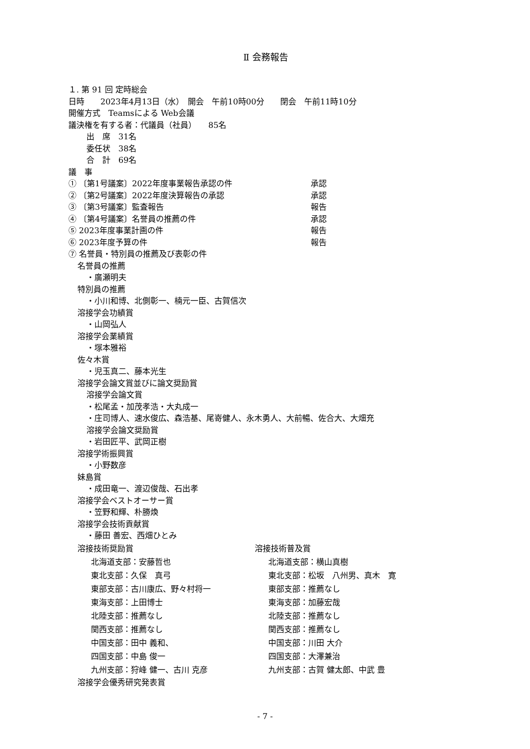Ⅱ 会務報告
１. 第 91 回 定時総会
日時　　2023年4月13日（水）　開会　午前10時00分　　閉会　午前11時10分
開催方式　Teamsによる Web会議
議決権を有する者：代議員（社員）　　85名
出　席　31名
委任状　38名
合　計　69名
議　事
① 〔第1号議案〕2022年度事業報告承認の件 承認
② 〔第2号議案〕2022年度決算報告の承認 承認
③ 〔第3号議案〕監査報告 報告
④ 〔第4号議案〕名誉員の推薦の件 承認
⑤ 2023年度事業計画の件 報告
⑥ 2023年度予算の件 報告
⑦ 名誉員・特別員の推薦及び表彰の件
名誉員の推薦
・廣瀬明夫
特別員の推薦
・小川和博、北側彰一、楠元一臣、古賀信次
溶接学会功績賞
・山岡弘人
溶接学会業績賞
・塚本雅裕
佐々木賞
・児玉真二、藤本光生
溶接学会論文賞並びに論文奨励賞
溶接学会論文賞
・松尾孟・加茂孝浩・大丸成一
・庄司博人、速水俊広、森浩基、尾嵜健人、永木勇人、大前暢、佐合大、大畑充
溶接学会論文奨励賞
・岩田匠平、武岡正樹
溶接学術振興賞
・小野数彦
妹島賞
・成田竜一、渡辺俊哉、石出孝
溶接学会ベストオーサー賞
・笠野和輝、朴勝煥
溶接学会技術貢献賞
・藤田 善宏、西畑ひとみ
溶接技術奨励賞
北海道支部：安藤哲也
東北支部：久保　真弓
東部支部：古川康広、野々村将一
東海支部：上田博士
北陸支部：推薦なし
関西支部：推薦なし
中国支部：田中 義和、
四国支部：中島 俊一
九州支部：狩峰 健一、古川 克彦
溶接技術普及賞
北海道支部：横山真樹
東北支部：松坂　八州男、真木　寛
東部支部：推薦なし
東海支部：加藤宏哉
北陸支部：推薦なし
関西支部：推薦なし
中国支部：川田 大介
四国支部：大澤兼治
九州支部：古賀 健太郎、中武 豊
溶接学会優秀研究発表賞
- 7 -